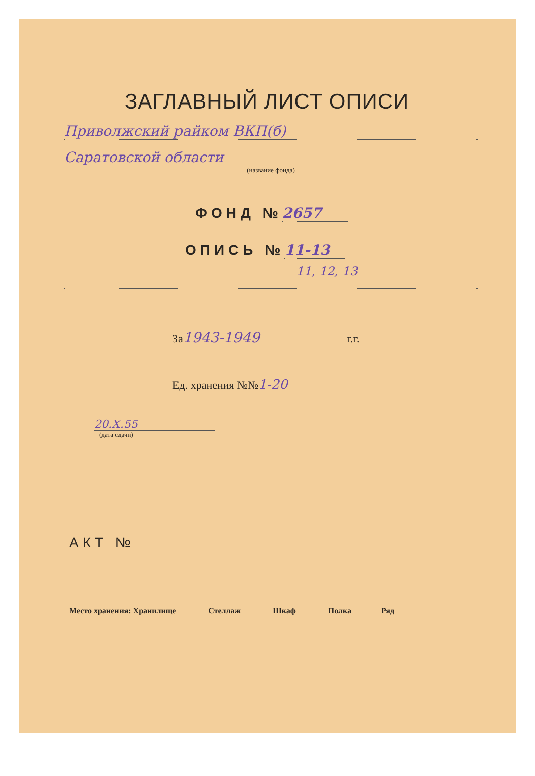ЗАГЛАВНЫЙ ЛИСТ ОПИСИ
Приволжский райком ВКП(б)
Саратовской области
(название фонда)
ФОНД № 2657
ОПИСЬ № 11-13
11, 12, 13
За 1943-1949 г.г.
Ед. хранения №№ 1-20
20.X.55
(дата сдачи)
АКТ №
Место хранения: Хранилище Стеллаж Шкаф Полка Ряд